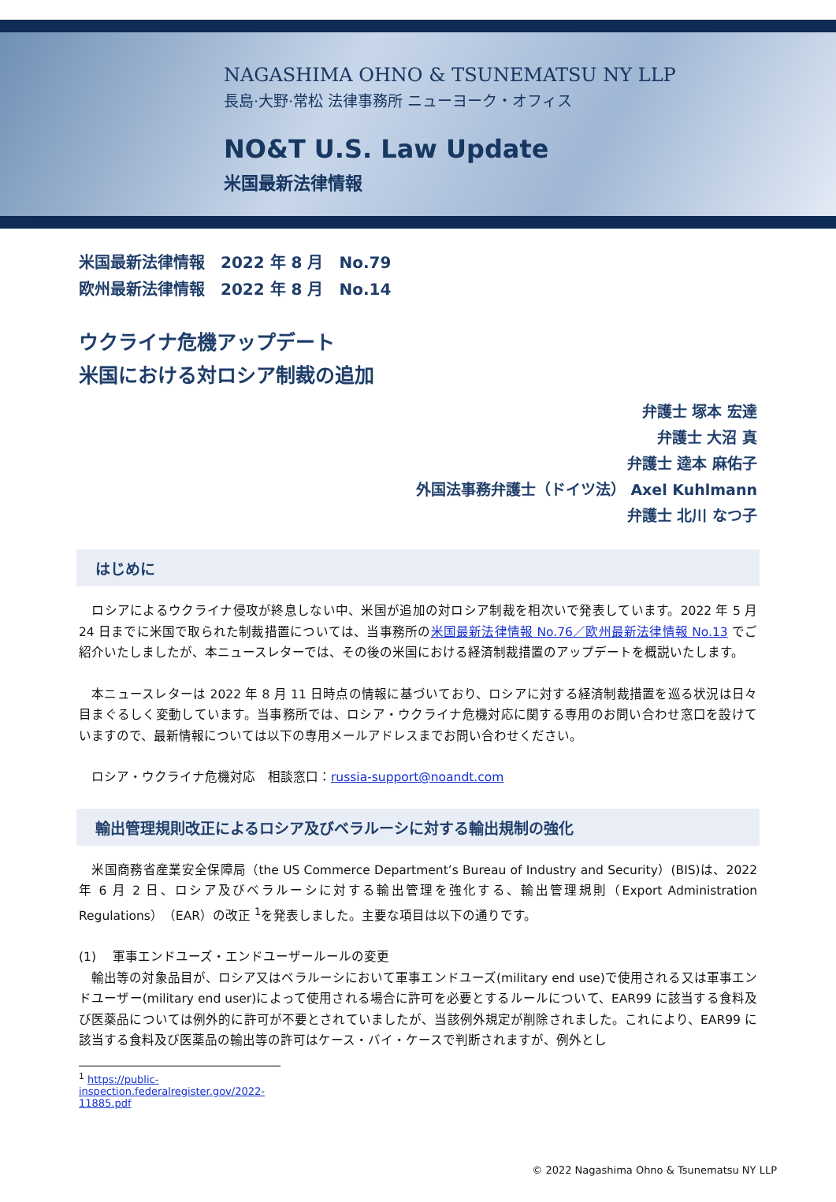NAGASHIMA OHNO & TSUNEMATSU NY LLP
長島·大野·常松 法律事務所 ニューヨーク・オフィス
NO&T U.S. Law Update
米国最新法律情報
米国最新法律情報　2022 年 8 月　No.79
欧州最新法律情報　2022 年 8 月　No.14
ウクライナ危機アップデート
米国における対ロシア制裁の追加
弁護士 塚本 宏達
弁護士 大沼 真
弁護士 逵本 麻佑子
外国法事務弁護士（ドイツ法） Axel Kuhlmann
弁護士 北川 なつ子
はじめに
　ロシアによるウクライナ侵攻が終息しない中、米国が追加の対ロシア制裁を相次いで発表しています。2022 年 5 月 24 日までに米国で取られた制裁措置については、当事務所の米国最新法律情報 No.76／欧州最新法律情報 No.13 でご紹介いたしましたが、本ニュースレターでは、その後の米国における経済制裁措置のアップデートを概説いたします。
　本ニュースレターは 2022 年 8 月 11 日時点の情報に基づいており、ロシアに対する経済制裁措置を巡る状況は日々目まぐるしく変動しています。当事務所では、ロシア・ウクライナ危機対応に関する専用のお問い合わせ窓口を設けていますので、最新情報については以下の専用メールアドレスまでお問い合わせください。
　ロシア・ウクライナ危機対応　相談窓口：russia-support@noandt.com
輸出管理規則改正によるロシア及びベラルーシに対する輸出規制の強化
　米国商務省産業安全保障局（the US Commerce Department’s Bureau of Industry and Security）(BIS)は、2022 年 6 月 2 日、ロシア及びベラルーシに対する輸出管理を強化する、輸出管理規則（Export Administration Regulations）（EAR）の改正 <sup>1</sup>を発表しました。主要な項目は以下の通りです。
(1)　 軍事エンドユーズ・エンドユーザールールの変更
　輸出等の対象品目が、ロシア又はベラルーシにおいて軍事エンドユーズ(military end use)で使用される又は軍事エンドユーザー(military end user)によって使用される場合に許可を必要とするルールについて、EAR99 に該当する食料及び医薬品については例外的に許可が不要とされていましたが、当該例外規定が削除されました。これにより、EAR99 に該当する食料及び医薬品の輸出等の許可はケース・バイ・ケースで判断されますが、例外とし
<sup>1</sup> https://public-inspection.federalregister.gov/2022-11885.pdf
© 2022 Nagashima Ohno & Tsunematsu NY LLP